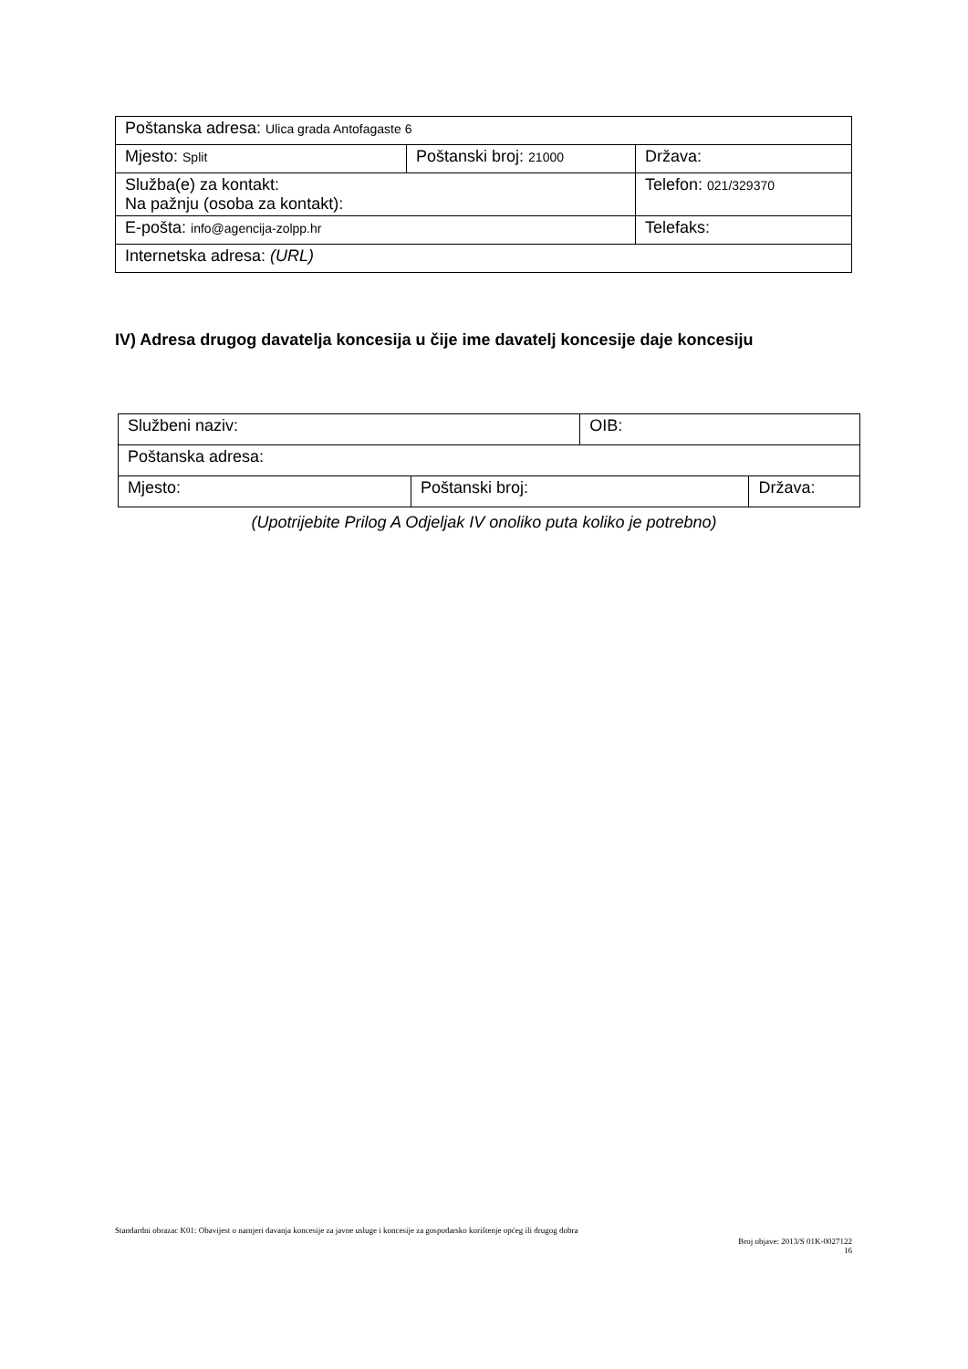| Poštanska adresa: Ulica grada Antofagaste 6 | | |
| Mjesto: Split | Poštanski broj: 21000 | Država: |
| Služba(e) za kontakt: Na pažnju (osoba za kontakt): | | Telefon: 021/329370 |
| E-pošta: info@agencija-zolpp.hr | | Telefaks: |
| Internetska adresa: (URL) | | |
IV) Adresa drugog davatelja koncesija u čije ime davatelj koncesije daje koncesiju
| Službeni naziv: | | OIB: | |
| Poštanska adresa: | | | |
| Mjesto: | Poštanski broj: | | Država: |
(Upotrijebite Prilog A Odjeljak IV onoliko puta koliko je potrebno)
Standardni obrazac K01: Obavijest o namjeri davanja koncesije za javne usluge i koncesije za gospodarsko korištenje općeg ili drugog dobra
Broj objave: 2013/S 01K-0027122
16